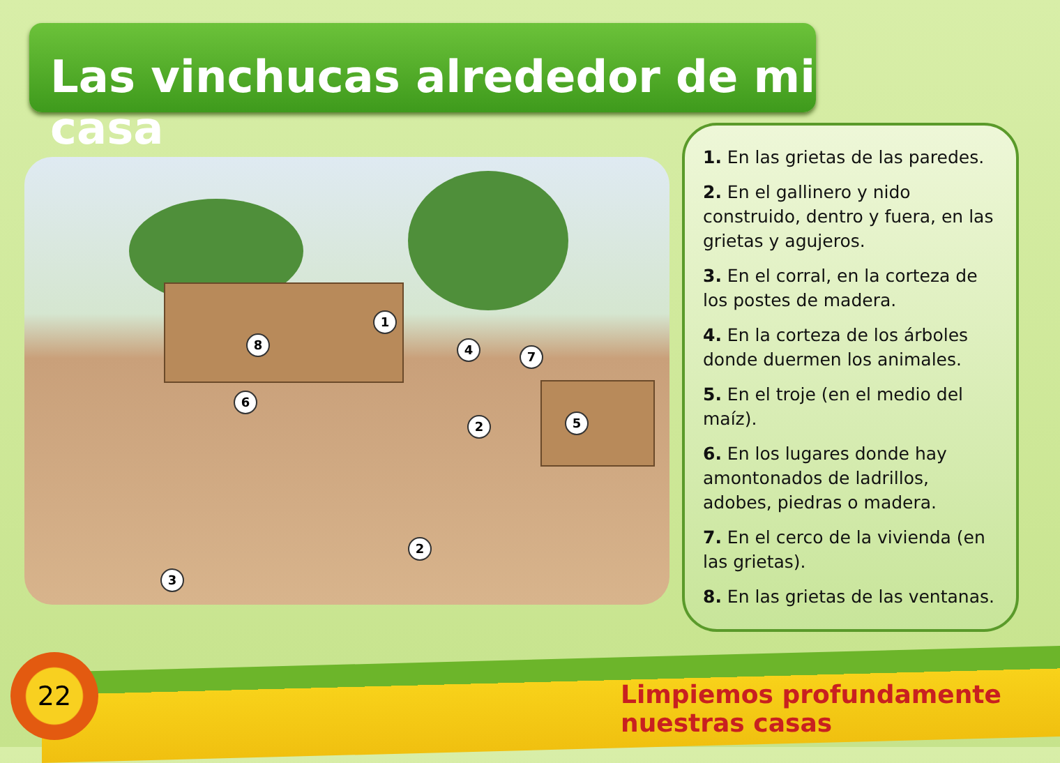Las vinchucas alrededor de mi casa
1
2
2
3
4
5
6
7
8
1. En las grietas de las paredes.
2. En el gallinero y nido construido, dentro y fuera, en las grietas y agujeros.
3. En el corral, en la corteza de los postes de madera.
4. En la corteza de los árboles donde duermen los animales.
5. En el troje (en el medio del maíz).
6. En los lugares donde hay amontonados de ladrillos, adobes, piedras o madera.
7. En el cerco de la vivienda (en las grietas).
8. En las grietas de las ventanas.
22
Limpiemos profundamente nuestras casas